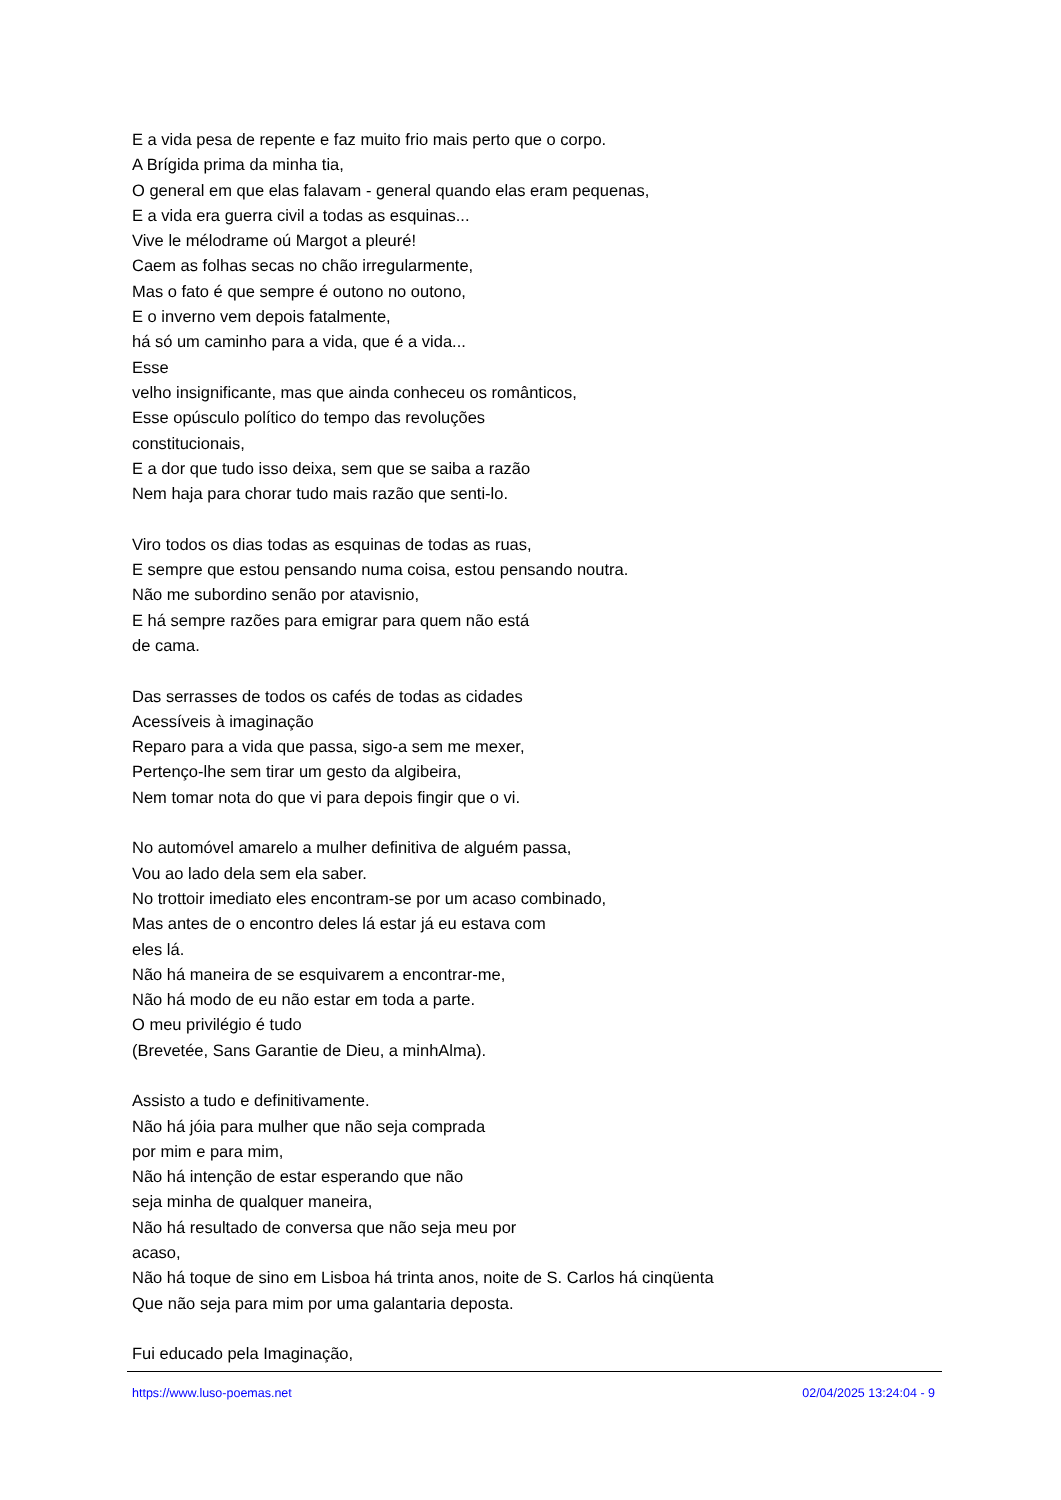E a vida pesa de repente e faz muito frio mais perto que o corpo.
A Brígida prima da minha tia,
O general em que elas falavam - general quando elas eram pequenas,
E a vida era guerra civil a todas as esquinas...
Vive le mélodrame oú Margot a pleuré!
Caem as folhas secas no chão irregularmente,
Mas o fato é que sempre é outono no outono,
E o inverno vem depois fatalmente,
há só um caminho para a vida, que é a vida...
Esse
velho insignificante, mas que ainda conheceu os românticos,
Esse opúsculo político do tempo das revoluções
constitucionais,
E a dor que tudo isso deixa, sem que se saiba a razão
Nem haja para chorar tudo mais razão que senti-lo.
Viro todos os dias todas as esquinas de todas as ruas,
E sempre que estou pensando numa coisa, estou pensando noutra.
Não me subordino senão por atavisnio,
E há sempre razões para emigrar para quem não está
de cama.
Das serrasses de todos os cafés de todas as cidades
Acessíveis à imaginação
Reparo para a vida que passa, sigo-a sem me mexer,
Pertenço-lhe sem tirar um gesto da algibeira,
Nem tomar nota do que vi para depois fingir que o vi.
No automóvel amarelo a mulher definitiva de alguém passa,
Vou ao lado dela sem ela saber.
No trottoir imediato eles encontram-se por um acaso combinado,
Mas antes de o encontro deles lá estar já eu estava com
eles lá.
Não há maneira de se esquivarem a encontrar-me,
Não há modo de eu não estar em toda a parte.
O meu privilégio é tudo
(Brevetée, Sans Garantie de Dieu, a minhAlma).
Assisto a tudo e definitivamente.
Não há jóia para mulher que não seja comprada
por mim e para mim,
Não há intenção de estar esperando que não
seja minha de qualquer maneira,
Não há resultado de conversa que não seja meu por
acaso,
Não há toque de sino em Lisboa há trinta anos, noite de S. Carlos há cinqüenta
Que não seja para mim por uma galantaria deposta.
Fui educado pela Imaginação,
https://www.luso-poemas.net 02/04/2025 13:24:04 - 9